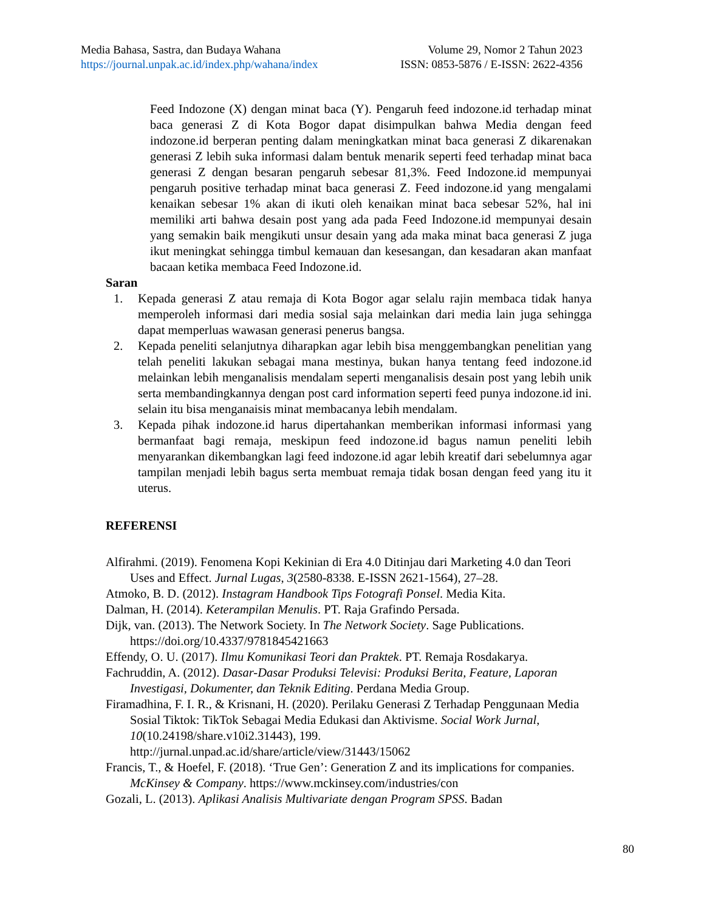Media Bahasa, Sastra, dan Budaya Wahana
https://journal.unpak.ac.id/index.php/wahana/index
Volume 29, Nomor 2 Tahun 2023
ISSN: 0853-5876 / E-ISSN: 2622-4356
Feed Indozone (X) dengan minat baca (Y). Pengaruh feed indozone.id terhadap minat baca generasi Z di Kota Bogor dapat disimpulkan bahwa Media dengan feed indozone.id berperan penting dalam meningkatkan minat baca generasi Z dikarenakan generasi Z lebih suka informasi dalam bentuk menarik seperti feed terhadap minat baca generasi Z dengan besaran pengaruh sebesar 81,3%. Feed Indozone.id mempunyai pengaruh positive terhadap minat baca generasi Z. Feed indozone.id yang mengalami kenaikan sebesar 1% akan di ikuti oleh kenaikan minat baca sebesar 52%, hal ini memiliki arti bahwa desain post yang ada pada Feed Indozone.id mempunyai desain yang semakin baik mengikuti unsur desain yang ada maka minat baca generasi Z juga ikut meningkat sehingga timbul kemauan dan kesesangan, dan kesadaran akan manfaat bacaan ketika membaca Feed Indozone.id.
Saran
1. Kepada generasi Z atau remaja di Kota Bogor agar selalu rajin membaca tidak hanya memperoleh informasi dari media sosial saja melainkan dari media lain juga sehingga dapat memperluas wawasan generasi penerus bangsa.
2. Kepada peneliti selanjutnya diharapkan agar lebih bisa menggembangkan penelitian yang telah peneliti lakukan sebagai mana mestinya, bukan hanya tentang feed indozone.id melainkan lebih menganalisis mendalam seperti menganalisis desain post yang lebih unik serta membandingkannya dengan post card information seperti feed punya indozone.id ini. selain itu bisa menganaisis minat membacanya lebih mendalam.
3. Kepada pihak indozone.id harus dipertahankan memberikan informasi informasi yang bermanfaat bagi remaja, meskipun feed indozone.id bagus namun peneliti lebih menyarankan dikembangkan lagi feed indozone.id agar lebih kreatif dari sebelumnya agar tampilan menjadi lebih bagus serta membuat remaja tidak bosan dengan feed yang itu it uterus.
REFERENSI
Alfirahmi. (2019). Fenomena Kopi Kekinian di Era 4.0 Ditinjau dari Marketing 4.0 dan Teori Uses and Effect. Jurnal Lugas, 3(2580-8338. E-ISSN 2621-1564), 27–28.
Atmoko, B. D. (2012). Instagram Handbook Tips Fotografi Ponsel. Media Kita.
Dalman, H. (2014). Keterampilan Menulis. PT. Raja Grafindo Persada.
Dijk, van. (2013). The Network Society. In The Network Society. Sage Publications. https://doi.org/10.4337/9781845421663
Effendy, O. U. (2017). Ilmu Komunikasi Teori dan Praktek. PT. Remaja Rosdakarya.
Fachruddin, A. (2012). Dasar-Dasar Produksi Televisi: Produksi Berita, Feature, Laporan Investigasi, Dokumenter, dan Teknik Editing. Perdana Media Group.
Firamadhina, F. I. R., & Krisnani, H. (2020). Perilaku Generasi Z Terhadap Penggunaan Media Sosial Tiktok: TikTok Sebagai Media Edukasi dan Aktivisme. Social Work Jurnal, 10(10.24198/share.v10i2.31443), 199. http://jurnal.unpad.ac.id/share/article/view/31443/15062
Francis, T., & Hoefel, F. (2018). ‘True Gen’: Generation Z and its implications for companies. McKinsey & Company. https://www.mckinsey.com/industries/con
Gozali, L. (2013). Aplikasi Analisis Multivariate dengan Program SPSS. Badan
80